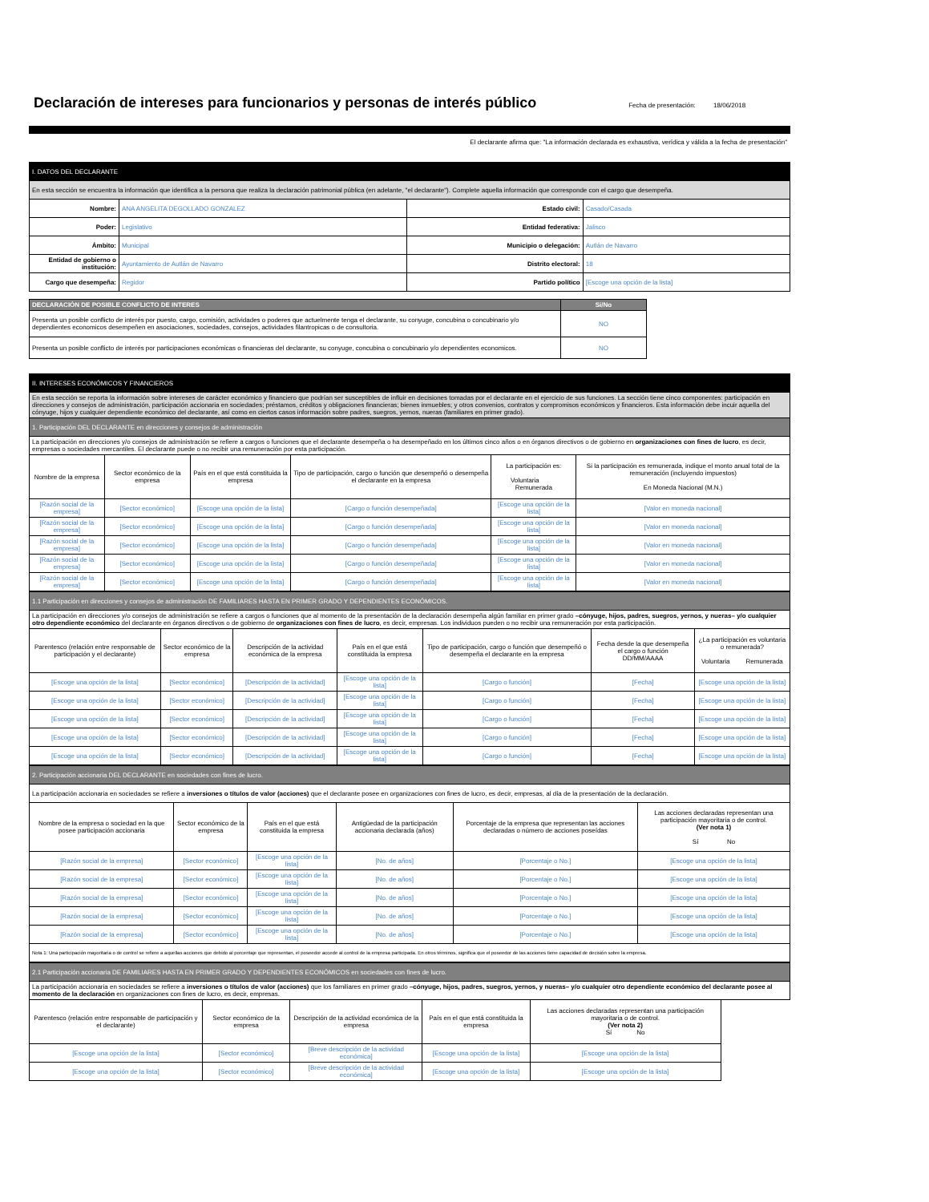Declaración de intereses para funcionarios y personas de interés público
Fecha de presentación: 18/06/2018
El declarante afirma que: "La información declarada es exhaustiva, verídica y válida a la fecha de presentación"
| I. DATOS DEL DECLARANTE | | | |
| En esta sección se encuentra la información que identifica a la persona que realiza la declaración patrimonial pública (en adelante, "el declarante"). Complete aquella información que corresponde con el cargo que desempeña. | | | |
| Nombre: | ANA ANGELITA DEGOLLADO GONZALEZ | Estado civil: | Casado/Casada |
| Poder: | Legislativo | Entidad federativa: | Jalisco |
| Ámbito: | Municipal | Municipio o delegación: | Autlán de Navarro |
| Entidad de gobierno o institución: | Ayuntamiento de Autlán de Navarro | Distrito electoral: | 18 |
| Cargo que desempeña: | Regidor | Partido político | [Escoge una opción de la lista] |
| DECLARACIÓN DE POSIBLE CONFLICTO DE INTERES | Si/No |
| --- | --- |
| Presenta un posible conflicto de interés por puesto, cargo, comisión, actividades o poderes que actuelmente tenga el declarante, su conyuge, concubina o concubinario y/o dependientes economicos desempeñen en asociaciones, sociedades, consejos, actividades filantropicas o de consultoria. | NO |
| Presenta un posible conflicto de interés por participaciones económicas o financieras del declarante, su conyuge, concubina o concubinario y/o dependientes economicos. | NO |
| II. INTERESES ECONÓMICOS Y FINANCIEROS | | | | | |
| En esta sección se reporta la información sobre intereses de carácter económico y financiero que podrían ser susceptibles de influir en decisiones tomadas por el declarante en el ejercicio de sus funciones. La sección tiene cinco componentes: participación en direcciones y consejos de administración, participación accionaria en sociedades; préstamos, créditos y obligaciones financieras; bienes inmuebles; y otros convenios, contratos y compromisos económicos y financieros. Esta información debe incuir aquella del cónyuge, hijos y cualquier dependiente económico del declarante, así como en ciertos casos información sobre padres, suegros, yernos, nueras (familiares en primer grado). | | | | | |
| 1. Participación DEL DECLARANTE en direcciones y consejos de administración | | | | | |
| La participación en direcciones y/o consejos de administración se refiere a cargos o funciones que el declarante desempeña o ha desempeñado en los últimos cinco años o en órganos directivos o de gobierno en organizaciones con fines de lucro , es decir, empresas o sociedades mercantiles. El declarante puede o no recibir una remuneración por esta participación. | | | | | |
| Nombre de la empresa | Sector económico de la empresa | País en el que está constituida la empresa | Tipo de participación, cargo o función que desempeñó o desempeña el declarante en la empresa | La participación es: Voluntaria Remunerada | Si la participación es remunerada, indique el monto anual total de la remuneración (incluyendo impuestos) En Moneda Nacional (M.N.) |
| [Razón social de la empresa] | [Sector económico] | [Escoge una opción de la lista] | [Cargo o función desempeñada] | [Escoge una opción de la lista] | [Valor en moneda nacional] |
| [Razón social de la empresa] | [Sector económico] | [Escoge una opción de la lista] | [Cargo o función desempeñada] | [Escoge una opción de la lista] | [Valor en moneda nacional] |
| [Razón social de la empresa] | [Sector económico] | [Escoge una opción de la lista] | [Cargo o función desempeñada] | [Escoge una opción de la lista] | [Valor en moneda nacional] |
| [Razón social de la empresa] | [Sector económico] | [Escoge una opción de la lista] | [Cargo o función desempeñada] | [Escoge una opción de la lista] | [Valor en moneda nacional] |
| [Razón social de la empresa] | [Sector económico] | [Escoge una opción de la lista] | [Cargo o función desempeñada] | [Escoge una opción de la lista] | [Valor en moneda nacional] |
| 1.1 Participación en direcciones y consejos de administración DE FAMILIARES HASTA EN PRIMER GRADO Y DEPENDIENTES ECONÓMICOS. | | | | | | |
| La participación en direcciones y/o consejos de administración se refiere a cargos o funciones que al momento de la presentación de la declaración desempeña algún familiar en primer grado –cónyuge, hijos, padres, suegros, yernos, y nueras– y/o cualquier otro dependiente económico del declarante en órganos directivos o de gobierno de organizaciones con fines de lucro , es decir, empresas. Los individuos pueden o no recibir una remuneración por esta participación. | | | | | | |
| Parentesco (relación entre responsable de participación y el declarante) | Sector económico de la empresa | Descripción de la actividad económica de la empresa | País en el que está constituida la empresa | Tipo de participación, cargo o función que desempeñó o desempeña el declarante en la empresa | Fecha desde la que desempeña el cargo o función DD/MM/AAAA | ¿La participación es voluntaria o remunerada? Voluntaria Remunerada |
| [Escoge una opción de la lista] | [Sector económico] | [Descripción de la actividad] | [Escoge una opción de la lista] | [Cargo o función] | [Fecha] | [Escoge una opción de la lista] |
| [Escoge una opción de la lista] | [Sector económico] | [Descripción de la actividad] | [Escoge una opción de la lista] | [Cargo o función] | [Fecha] | [Escoge una opción de la lista] |
| [Escoge una opción de la lista] | [Sector económico] | [Descripción de la actividad] | [Escoge una opción de la lista] | [Cargo o función] | [Fecha] | [Escoge una opción de la lista] |
| [Escoge una opción de la lista] | [Sector económico] | [Descripción de la actividad] | [Escoge una opción de la lista] | [Cargo o función] | [Fecha] | [Escoge una opción de la lista] |
| [Escoge una opción de la lista] | [Sector económico] | [Descripción de la actividad] | [Escoge una opción de la lista] | [Cargo o función] | [Fecha] | [Escoge una opción de la lista] |
| 2. Participación accionaria DEL DECLARANTE en sociedades con fines de lucro. | | | | | |
| La participación accionaria en sociedades se refiere a inversiones o títulos de valor (acciones) que el declarante posee en organizaciones con fines de lucro, es decir, empresas, al día de la presentación de la declaración. | | | | | |
| Nombre de la empresa o sociedad en la que posee participación accionaria | Sector económico de la empresa | País en el que está constituida la empresa | Antigüedad de la participación accionaria declarada (años) | Porcentaje de la empresa que representan las acciones declaradas o número de acciones poseídas | Las acciones declaradas representan una participación mayoritaria o de control. (Ver nota 1) Sí No |
| [Razón social de la empresa] | [Sector económico] | [Escoge una opción de la lista] | [No. de años] | [Porcentaje o No.] | [Escoge una opción de la lista] |
| [Razón social de la empresa] | [Sector económico] | [Escoge una opción de la lista] | [No. de años] | [Porcentaje o No.] | [Escoge una opción de la lista] |
| [Razón social de la empresa] | [Sector económico] | [Escoge una opción de la lista] | [No. de años] | [Porcentaje o No.] | [Escoge una opción de la lista] |
| [Razón social de la empresa] | [Sector económico] | [Escoge una opción de la lista] | [No. de años] | [Porcentaje o No.] | [Escoge una opción de la lista] |
| [Razón social de la empresa] | [Sector económico] | [Escoge una opción de la lista] | [No. de años] | [Porcentaje o No.] | [Escoge una opción de la lista] |
| Nota 1: Una participación mayoritaria o de control se refiere a aquellas acciones que debido al porcentaje que representan, el poseedor accede al control de la empresa participada. En otros términos, significa que el poseedor de las acciones tiene capacidad de decisión sobre la empresa. | | | | | |
| 2.1 Participación accionaria DE FAMILIARES HASTA EN PRIMER GRADO Y DEPENDIENTES ECONÓMICOS en sociedades con fines de lucro. | | | | | |
| La participación accionaria en sociedades se refiere a inversiones o títulos de valor (acciones) que los familiares en primer grado –cónyuge, hijos, padres, suegros, yernos, y nueras– y/o cualquier otro dependiente económico del declarante posee al momento de la declaración en organizaciones con fines de lucro, es decir, empresas. | | | | | |
| Parentesco (relación entre responsable de participación y el declarante) | Sector económico de la empresa | Descripción de la actividad económica de la empresa | País en el que está constituida la empresa | Las acciones declaradas representan una participación mayoritaria o de control. (Ver nota 2) Sí No | |
| [Escoge una opción de la lista] | [Sector económico] | [Breve descripción de la actividad económica] | [Escoge una opción de la lista] | [Escoge una opción de la lista] | |
| [Escoge una opción de la lista] | [Sector económico] | [Breve descripción de la actividad económica] | [Escoge una opción de la lista] | [Escoge una opción de la lista] | |